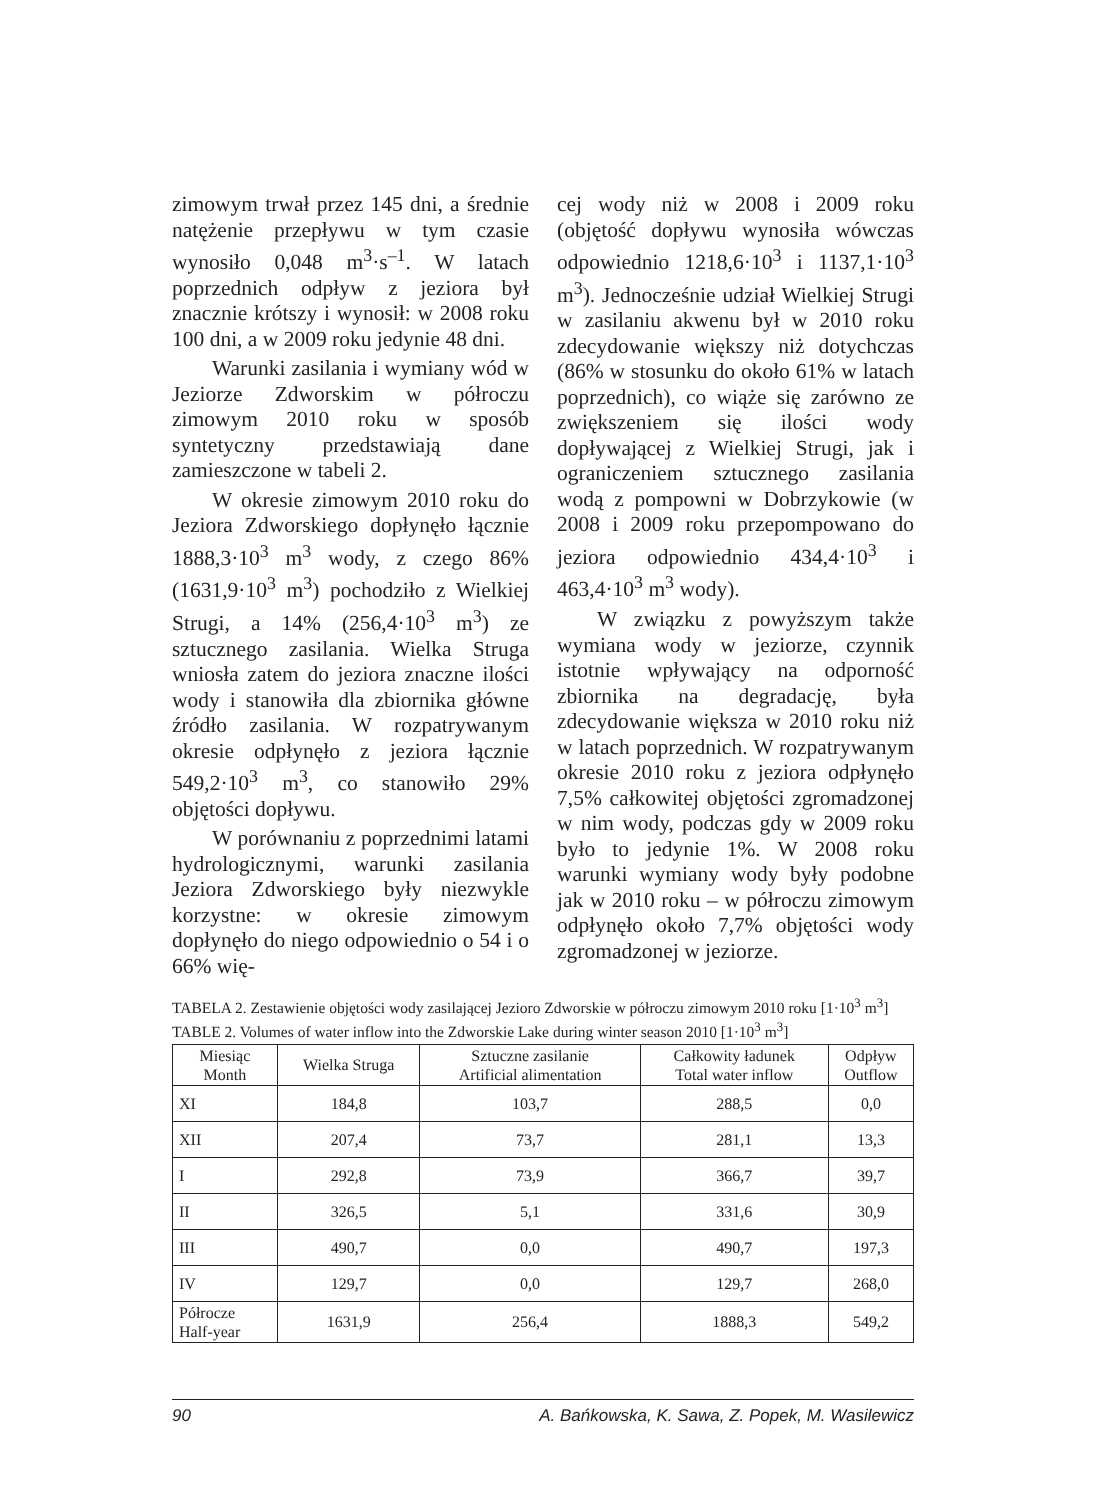zimowym trwał przez 145 dni, a średnie natężenie przepływu w tym czasie wynosiło 0,048 m<sup>3</sup>·s<sup>–1</sup>. W latach poprzednich odpływ z jeziora był znacznie krótszy i wynosił: w 2008 roku 100 dni, a w 2009 roku jedynie 48 dni.
Warunki zasilania i wymiany wód w Jeziorze Zdworskim w półroczu zimowym 2010 roku w sposób syntetyczny przedstawiają dane zamieszczone w tabeli 2.
W okresie zimowym 2010 roku do Jeziora Zdworskiego dopłynęło łącznie 1888,3·10<sup>3</sup> m<sup>3</sup> wody, z czego 86% (1631,9·10<sup>3</sup> m<sup>3</sup>) pochodziło z Wielkiej Strugi, a 14% (256,4·10<sup>3</sup> m<sup>3</sup>) ze sztucznego zasilania. Wielka Struga wniosła zatem do jeziora znaczne ilości wody i stanowiła dla zbiornika główne źródło zasilania. W rozpatrywanym okresie odpłynęło z jeziora łącznie 549,2·10<sup>3</sup> m<sup>3</sup>, co stanowiło 29% objętości dopływu.
W porównaniu z poprzednimi latami hydrologicznymi, warunki zasilania Jeziora Zdworskiego były niezwykle korzystne: w okresie zimowym dopłynęło do niego odpowiednio o 54 i o 66% wię-
cej wody niż w 2008 i 2009 roku (objętość dopływu wynosiła wówczas odpowiednio 1218,6·10<sup>3</sup> i 1137,1·10<sup>3</sup> m<sup>3</sup>). Jednocześnie udział Wielkiej Strugi w zasilaniu akwenu był w 2010 roku zdecydowanie większy niż dotychczas (86% w stosunku do około 61% w latach poprzednich), co wiąże się zarówno ze zwiększeniem się ilości wody dopływającej z Wielkiej Strugi, jak i ograniczeniem sztucznego zasilania wodą z pompowni w Dobrzykowie (w 2008 i 2009 roku przepompowano do jeziora odpowiednio 434,4·10<sup>3</sup> i 463,4·10<sup>3</sup> m<sup>3</sup> wody).
W związku z powyższym także wymiana wody w jeziorze, czynnik istotnie wpływający na odporność zbiornika na degradację, była zdecydowanie większa w 2010 roku niż w latach poprzednich. W rozpatrywanym okresie 2010 roku z jeziora odpłynęło 7,5% całkowitej objętości zgromadzonej w nim wody, podczas gdy w 2009 roku było to jedynie 1%. W 2008 roku warunki wymiany wody były podobne jak w 2010 roku – w półroczu zimowym odpłynęło około 7,7% objętości wody zgromadzonej w jeziorze.
TABELA 2. Zestawienie objętości wody zasilającej Jezioro Zdworskie w półroczu zimowym 2010 roku [1·10<sup>3</sup> m<sup>3</sup>]
TABLE 2. Volumes of water inflow into the Zdworskie Lake during winter season 2010 [1·10<sup>3</sup> m<sup>3</sup>]
| Miesiąc Month | Wielka Struga | Sztuczne zasilanie Artificial alimentation | Całkowity ładunek Total water inflow | Odpływ Outflow |
| --- | --- | --- | --- | --- |
| XI | 184,8 | 103,7 | 288,5 | 0,0 |
| XII | 207,4 | 73,7 | 281,1 | 13,3 |
| I | 292,8 | 73,9 | 366,7 | 39,7 |
| II | 326,5 | 5,1 | 331,6 | 30,9 |
| III | 490,7 | 0,0 | 490,7 | 197,3 |
| IV | 129,7 | 0,0 | 129,7 | 268,0 |
| Półrocze Half-year | 1631,9 | 256,4 | 1888,3 | 549,2 |
90 A. Bańkowska, K. Sawa, Z. Popek, M. Wasilewicz